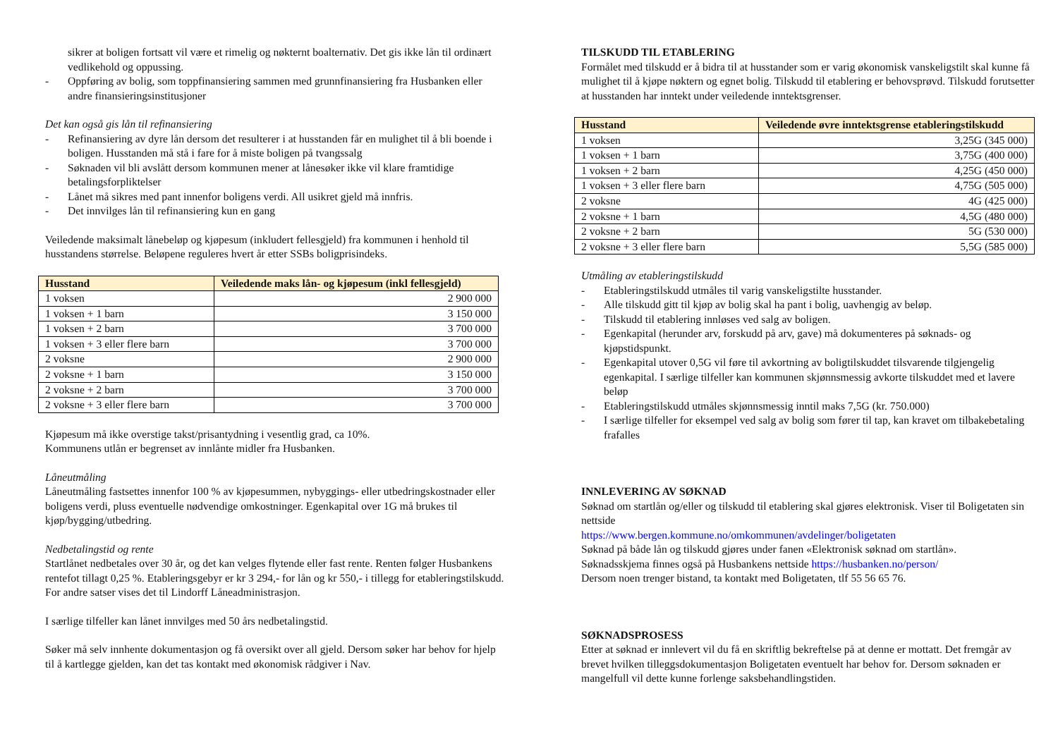sikrer at boligen fortsatt vil være et rimelig og nøkternt boalternativ. Det gis ikke lån til ordinært vedlikehold og oppussing.
- Oppføring av bolig, som toppfinansiering sammen med grunnfinansiering fra Husbanken eller andre finansieringsinstitusjoner
Det kan også gis lån til refinansiering
- Refinansiering av dyre lån dersom det resulterer i at husstanden får en mulighet til å bli boende i boligen. Husstanden må stå i fare for å miste boligen på tvangssalg
- Søknaden vil bli avslått dersom kommunen mener at lånesøker ikke vil klare framtidige betalingsforpliktelser
- Lånet må sikres med pant innenfor boligens verdi. All usikret gjeld må innfris.
- Det innvilges lån til refinansiering kun en gang
Veiledende maksimalt lånebeløp og kjøpesum (inkludert fellesgjeld) fra kommunen i henhold til husstandens størrelse. Beløpene reguleres hvert år etter SSBs boligprisindeks.
| Husstand | Veiledende maks lån- og kjøpesum (inkl fellesgjeld) |
| --- | --- |
| 1 voksen | 2 900 000 |
| 1 voksen + 1 barn | 3 150 000 |
| 1 voksen + 2 barn | 3 700 000 |
| 1 voksen + 3 eller flere barn | 3 700 000 |
| 2 voksne | 2 900 000 |
| 2 voksne + 1 barn | 3 150 000 |
| 2 voksne + 2 barn | 3 700 000 |
| 2 voksne + 3 eller flere barn | 3 700 000 |
Kjøpesum må ikke overstige takst/prisantydning i vesentlig grad, ca 10%.
Kommunens utlån er begrenset av innlånte midler fra Husbanken.
Låneutmåling
Låneutmåling fastsettes innenfor 100 % av kjøpesummen, nybyggings- eller utbedringskostnader eller boligens verdi, pluss eventuelle nødvendige omkostninger. Egenkapital over 1G må brukes til kjøp/bygging/utbedring.
Nedbetalingstid og rente
Startlånet nedbetales over 30 år, og det kan velges flytende eller fast rente. Renten følger Husbankens rentefot tillagt 0,25 %. Etableringsgebyr er kr 3 294,- for lån og kr 550,- i tillegg for etableringstilskudd. For andre satser vises det til Lindorff Låneadministrasjon.
I særlige tilfeller kan lånet innvilges med 50 års nedbetalingstid.
Søker må selv innhente dokumentasjon og få oversikt over all gjeld. Dersom søker har behov for hjelp til å kartlegge gjelden, kan det tas kontakt med økonomisk rådgiver i Nav.
TILSKUDD TIL ETABLERING
Formålet med tilskudd er å bidra til at husstander som er varig økonomisk vanskeligstilt skal kunne få mulighet til å kjøpe nøktern og egnet bolig. Tilskudd til etablering er behovsprøvd. Tilskudd forutsetter at husstanden har inntekt under veiledende inntektsgrenser.
| Husstand | Veiledende øvre inntektsgrense etableringstilskudd |
| --- | --- |
| 1 voksen | 3,25G (345 000) |
| 1 voksen + 1 barn | 3,75G (400 000) |
| 1 voksen + 2 barn | 4,25G (450 000) |
| 1 voksen + 3 eller flere barn | 4,75G (505 000) |
| 2 voksne | 4G (425 000) |
| 2 voksne + 1 barn | 4,5G (480 000) |
| 2 voksne + 2 barn | 5G (530 000) |
| 2 voksne + 3 eller flere barn | 5,5G (585 000) |
Utmåling av etableringstilskudd
- Etableringstilskudd utmåles til varig vanskeligstilte husstander.
- Alle tilskudd gitt til kjøp av bolig skal ha pant i bolig, uavhengig av beløp.
- Tilskudd til etablering innløses ved salg av boligen.
- Egenkapital (herunder arv, forskudd på arv, gave) må dokumenteres på søknads- og kjøpstidspunkt.
- Egenkapital utover 0,5G vil føre til avkortning av boligtilskuddet tilsvarende tilgjengelig egenkapital. I særlige tilfeller kan kommunen skjønnsmessig avkorte tilskuddet med et lavere beløp
- Etableringstilskudd utmåles skjønnsmessig inntil maks 7,5G (kr. 750.000)
- I særlige tilfeller for eksempel ved salg av bolig som fører til tap, kan kravet om tilbakebetaling frafalles
INNLEVERING AV SØKNAD
Søknad om startlån og/eller og tilskudd til etablering skal gjøres elektronisk. Viser til Boligetaten sin nettside
https://www.bergen.kommune.no/omkommunen/avdelinger/boligetaten
Søknad på både lån og tilskudd gjøres under fanen «Elektronisk søknad om startlån».
Søknadsskjema finnes også på Husbankens nettside https://husbanken.no/person/
Dersom noen trenger bistand, ta kontakt med Boligetaten, tlf 55 56 65 76.
SØKNADSPROSESS
Etter at søknad er innlevert vil du få en skriftlig bekreftelse på at denne er mottatt. Det fremgår av brevet hvilken tilleggsdokumentasjon Boligetaten eventuelt har behov for. Dersom søknaden er mangelfull vil dette kunne forlenge saksbehandlingstiden.